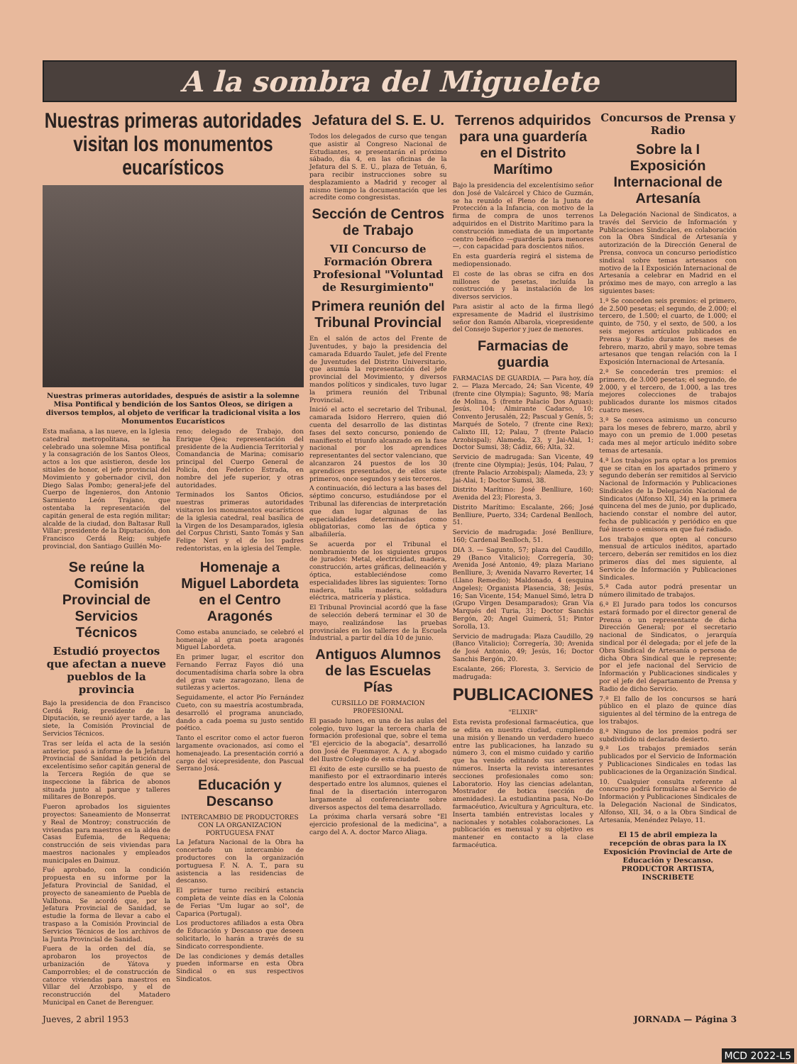A la sombra del Miguelete
Nuestras primeras autoridades visitan los monumentos eucarísticos
Nuestras primeras autoridades, después de asistir a la solemne Misa Pontifical y bendición de los Santos Oleos, se dirigen a diversos templos, al objeto de verificar la tradicional visita a los Monumentos Eucarísticos
Esta mañana, a las nueve, en la Iglesia catedral metropolitana, se ha celebrado una solemne Misa pontifical y la consagración de los Santos Oleos, actos a los que asistieron, desde los sitiales de honor, el jefe provincial del Movimiento y gobernador civil, don Diego Salas Pombo; general-jefe del Cuerpo de Ingenieros, don Antonio Sarmiento León Trajano, que ostentaba la representación del capitán general de esta región militar; alcalde de la ciudad, don Baltasar Rull Villar; presidente de la Diputación, don Francisco Cerdá Reig; subjefe provincial, don Santiago Guillén Mo-
reno; delegado de Trabajo, don Enrique Ojea; representación del presidente de la Audiencia Territorial y Comandancia de Marina; comisario principal del Cuerpo General de Policía, don Federico Estrada, en nombre del jefe superior, y otras autoridades.
Terminados los Santos Oficios, nuestras primeras autoridades visitaron los monumentos eucarísticos de la iglesia catedral, real basílica de la Virgen de los Desamparados, iglesia del Corpus Christi, Santo Tomás y San Felipe Neri y el de los padres redentoristas, en la iglesia del Temple.
Se reúne la Comisión Provincial de Servicios Técnicos
Estudió proyectos que afectan a nueve pueblos de la provincia
Bajo la presidencia de don Francisco Cerdá Reig, presidente de la Diputación, se reunió ayer tarde, a las siete, la Comisión Provincial de Servicios Técnicos.
Tras ser leída el acta de la sesión anterior, pasó a informe de la Jefatura Provincial de Sanidad la petición del excelentísimo señor capitán general de la Tercera Región de que se inspeccione la fábrica de abonos situada junto al parque y talleres militares de Bonrepós.
Fueron aprobados los siguientes proyectos: Saneamiento de Monserrat y Real de Montroy; construcción de viviendas para maestros en la aldea de Casas Eufemia, de Requena; construcción de seis viviendas para maestros nacionales y empleados municipales en Daimuz.
Fué aprobado, con la condición propuesta en su informe por la Jefatura Provincial de Sanidad, el proyecto de saneamiento de Puebla de Vallbona. Se acordó que, por la Jefatura Provincial de Sanidad, se estudie la forma de llevar a cabo el traspaso a la Comisión Provincial de Servicios Técnicos de los archivos de la Junta Provincial de Sanidad.
Fuera de la orden del día, se aprobaron los proyectos de urbanización de Yátova y Camporrobles; el de construcción de catorce viviendas para maestros en Villar del Arzobispo, y el de reconstrucción del Matadero Municipal en Canet de Berenguer.
Homenaje a Miguel Labordeta en el Centro Aragonés
Como estaba anunciado, se celebró el homenaje al gran poeta aragonés Miguel Labordeta.
En primer lugar, el escritor don Fernando Ferraz Fayos dió una documentadísima charla sobre la obra del gran vate zaragozano, llena de sutilezas y aciertos.
Seguidamente, el actor Pío Fernández Cueto, con su maestría acostumbrada, desarrolló el programa anunciado, dando a cada poema su justo sentido poético.
Tanto el escritor como el actor fueron largamente ovacionados, así como el homenajeado. La presentación corrió a cargo del vicepresidente, don Pascual Serrano Josá.
Educación y Descanso
INTERCAMBIO DE PRODUCTORES CON LA ORGANIZACION PORTUGUESA FNAT
La Jefatura Nacional de la Obra ha concertado un intercambio de productores con la organización portuguesa F. N. A. T., para su asistencia a las residencias de descanso.
El primer turno recibirá estancia completa de veinte días en la Colonia de Ferias "Um lugar ao sol", de Caparica (Portugal).
Los productores afiliados a esta Obra de Educación y Descanso que deseen solicitarlo, lo harán a través de su Sindicato correspondiente.
De las condiciones y demás detalles pueden informarse en esta Obra Sindical o en sus respectivos Sindicatos.
Jefatura del S. E. U.
Todos los delegados de curso que tengan que asistir al Congreso Nacional de Estudiantes, se presentarán el próximo sábado, día 4, en las oficinas de la Jefatura del S. E. U., plaza de Tetuán, 6, para recibir instrucciones sobre su desplazamiento a Madrid y recoger al mismo tiempo la documentación que les acredite como congresistas.
Sección de Centros de Trabajo
VII Concurso de Formación Obrera Profesional "Voluntad de Resurgimiento"
Primera reunión del Tribunal Provincial
En el salón de actos del Frente de Juventudes, y bajo la presidencia del camarada Eduardo Taulet, jefe del Frente de Juventudes del Distrito Universitario, que asumía la representación del jefe provincial del Movimiento, y diversos mandos políticos y sindicales, tuvo lugar la primera reunión del Tribunal Provincial.
Inició el acto el secretario del Tribunal, camarada Isidoro Herrero, quien dió cuenta del desarrollo de las distintas fases del sexto concurso, poniendo de manifiesto el triunfo alcanzado en la fase nacional por los aprendices representantes del sector valenciano, que alcanzaron 24 puestos de los 30 aprendices presentados, de ellos siete primeros, once segundos y seis terceros.
A continuación, dió lectura a las bases del séptimo concurso, estudiándose por el Tribunal las diferencias de interpretación que dan lugar algunas de las especialidades determinadas como obligatorias, como las de óptica y albañilería.
Se acuerda por el Tribunal el nombramiento de los siguientes grupos de jurados: Metal, electricidad, madera, construcción, artes gráficas, delineación y óptica, estableciéndose como especialidades libres las siguientes: Torno madera, talla madera, soldadura eléctrica, matricería y plástica.
El Tribunal Provincial acordó que la fase de selección deberá terminar el 30 de mayo, realizándose las pruebas provinciales en los talleres de la Escuela Industrial, a partir del día 10 de junio.
Antiguos Alumnos de las Escuelas Pías
CURSILLO DE FORMACION PROFESIONAL
El pasado lunes, en una de las aulas del colegio, tuvo lugar la tercera charla de formación profesional que, sobre el tema "El ejercicio de la abogacía", desarrolló don José de Fuenmayor. A. A. y abogado del Ilustre Colegio de esta ciudad.
El éxito de este cursillo se ha puesto de manifiesto por el extraordinario interés despertado entre los alumnos, quienes el final de la disertación interrogaron largamente al conferenciante sobre diversos aspectos del tema desarrollado.
La próxima charla versará sobre "El ejercicio profesional de la medicina", a cargo del A. A. doctor Marco Aliaga.
Terrenos adquiridos para una guardería en el Distrito Marítimo
Bajo la presidencia del excelentísimo señor don José de Valcárcel y Chico de Guzmán, se ha reunido el Pleno de la Junta de Protección a la Infancia, con motivo de la firma de compra de unos terrenos adquiridos en el Distrito Marítimo para la construcción inmediata de un importante centro benéfico —guardería para menores—, con capacidad para doscientos niños.
En esta guardería regirá el sistema de mediopensionado.
El coste de las obras se cifra en dos millones de pesetas, incluída la construcción y la instalación de los diversos servicios.
Para asistir al acto de la firma llegó expresamente de Madrid el ilustrísimo señor don Ramón Albarola, vicepresidente del Consejo Superior y juez de menores.
Farmacias de guardia
FARMACIAS DE GUARDIA. — Para hoy, día 2. — Plaza Mercado, 24; San Vicente, 49 (frente cine Olympia); Sagunto, 98; María de Molina, 5 (frente Palacio Dos Aguas); Jesús, 104; Almirante Cadarso, 10; Convento Jerusalén, 22; Pascual y Genís, 5; Marqués de Sotelo, 7 (frente cine Rex); Calixto III, 12; Palau, 7 (frente Palacio Arzobispal); Alameda, 23, y Jai-Alai, 1; Doctor Sumsi, 38; Cádiz, 66; Alta, 32.
Servicio de madrugada: San Vicente, 49 (frente cine Olympia); Jesús, 104; Palau, 7 (frente Palacio Arzobispal); Alameda, 23; y Jai-Alai, 1; Doctor Sumsi, 38.
Distrito Marítimo: José Benlliure, 160; Avenida del 23; Floresta, 3.
Distrito Marítimo: Escalante, 266; José Benlliure, Puerto, 334; Cardenal Benlloch, 51.
Servicio de madrugada: José Benlliure, 160; Cardenal Benlloch, 51.
DIA 3. — Sagunto, 57; plaza del Caudillo, 29 (Banco Vitalicio); Corregería, 30; Avenida José Antonio, 49; plaza Mariano Benlliure, 3; Avenida Navarro Reverter, 14 (Llano Remedio); Maldonado, 4 (esquina Angeles); Organista Plasencia, 38; Jesús, 16; San Vicente, 154; Manuel Simó, letra D (Grupo Virgen Desamparados); Gran Vía Marqués del Turia, 31; Doctor Sanchis Bergón, 20; Angel Guimerá, 51; Pintor Sorolla, 13.
Servicio de madrugada: Plaza Caudillo, 29 (Banco Vitalicio); Corregería, 30; Avenida de José Antonio, 49; Jesús, 16; Doctor Sanchis Bergón, 20.
Escalante, 266; Floresta, 3. Servicio de madrugada:
PUBLICACIONES
"ELIXIR"
Esta revista profesional farmacéutica, que se edita en nuestra ciudad, cumpliendo una misión y llenando un verdadero hueco entre las publicaciones, ha lanzado su número 3, con el mismo cuidado y cariño que ha venido editando sus anteriores números. Inserta la revista interesantes secciones profesionales como son: Laboratorio. Hoy las ciencias adelantan, Mostrador de botica (sección de amenidades). La estudiantina pasa, No-Do farmacéutico, Avicultura y Agricultura, etc. Inserta también entrevistas locales y nacionales y notables colaboraciones. La publicación es mensual y su objetivo es mantener en contacto a la clase farmacéutica.
Concursos de Prensa y Radio
Sobre la I Exposición Internacional de Artesanía
La Delegación Nacional de Sindicatos, a través del Servicio de Información y Publicaciones Sindicales, en colaboración con la Obra Sindical de Artesanía y autorización de la Dirección General de Prensa, convoca un concurso periodístico sindical sobre temas artesanos con motivo de la I Exposición Internacional de Artesanía a celebrar en Madrid en el próximo mes de mayo, con arreglo a las siguientes bases:
1.ª Se conceden seis premios: el primero, de 2.500 pesetas; el segundo, de 2.000; el tercero, de 1.500; el cuarto, de 1.000; el quinto, de 750, y el sexto, de 500, a los seis mejores artículos publicados en Prensa y Radio durante los meses de febrero, marzo, abril y mayo, sobre temas artesanos que tengan relación con la I Exposición Internacional de Artesanía.
2.ª Se concederán tres premios: el primero, de 3.000 pesetas; el segundo, de 2.000, y el tercero, de 1.000, a las tres mejores colecciones de trabajos publicados durante los mismos citados cuatro meses.
3.ª Se convoca asimismo un concurso para los meses de febrero, marzo, abril y mayo con un premio de 1.000 pesetas cada mes al mejor artículo inédito sobre temas de artesanía.
4.ª Los trabajos para optar a los premios que se citan en los apartados primero y segundo deberán ser remitidos al Servicio Nacional de Información y Publicaciones Sindicales de la Delegación Nacional de Sindicatos (Alfonso XII, 34) en la primera quincena del mes de junio, por duplicado, haciendo constar el nombre del autor, fecha de publicación y periódico en que fué inserto o emisora en que fué radiado.
Los trabajos que opten al concurso mensual de artículos inéditos, apartado tercero, deberán ser remitidos en los diez primeros días del mes siguiente, al Servicio de Información y Publicaciones Sindicales.
5.ª Cada autor podrá presentar un número ilimitado de trabajos.
6.ª El Jurado para todos los concursos estará formado por el director general de Prensa o un representante de dicha Dirección General; por el secretario nacional de Sindicatos, o jerarquía sindical por él delegada; por el jefe de la Obra Sindical de Artesanía o persona de dicha Obra Sindical que le represente; por el jefe nacional del Servicio de Información y Publicaciones sindicales y por el jefe del departamento de Prensa y Radio de dicho Servicio.
7.ª El fallo de los concursos se hará público en el plazo de quince días siguientes al del término de la entrega de los trabajos.
8.ª Ninguno de los premios podrá ser subdividido ni declarado desierto.
9.ª Los trabajos premiados serán publicados por el Servicio de Información y Publicaciones Sindicales en todas las publicaciones de la Organización Sindical.
10. Cualquier consulta referente al concurso podrá formularse al Servicio de Información y Publicaciones Sindicales de la Delegación Nacional de Sindicatos, Alfonso, XII, 34, o a la Obra Sindical de Artesanía, Menéndez Pelayo, 11.
El 15 de abril empieza la recepción de obras para la IX Exposición Provincial de Arte de Educación y Descanso. PRODUCTOR ARTISTA, INSCRIBETE
Jueves, 2 abril 1953 JORNADA — Página 3
MCD 2022-L5